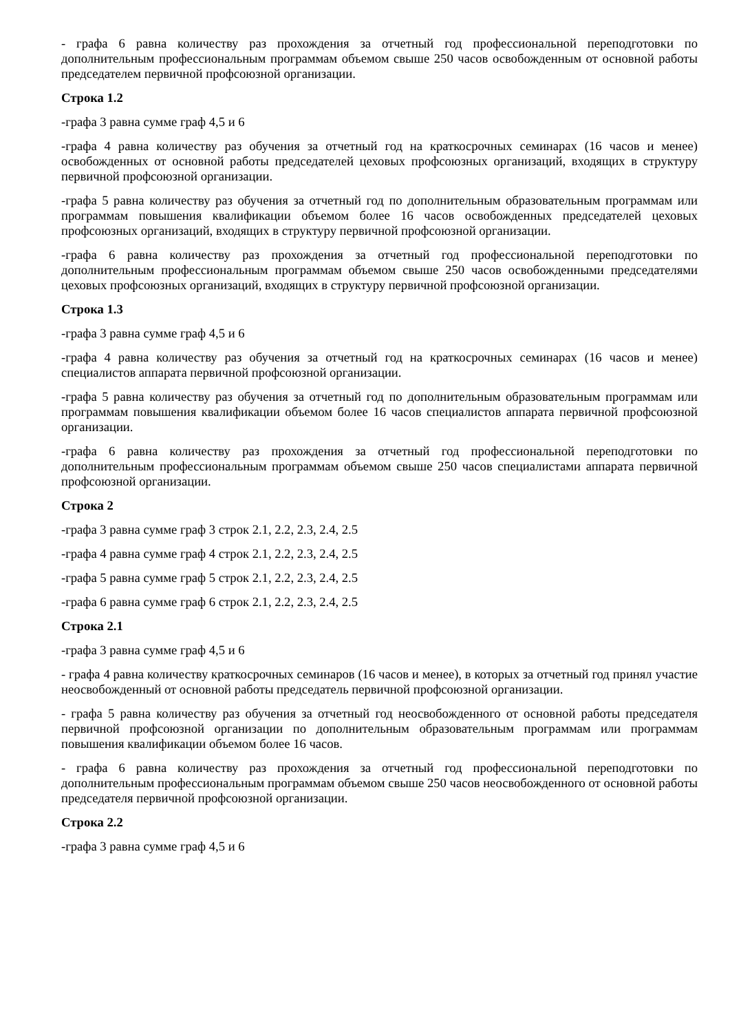- графа 6 равна количеству раз прохождения за отчетный год профессиональной переподготовки по дополнительным профессиональным программам объемом свыше 250 часов освобожденным от основной работы председателем первичной профсоюзной организации.
Строка 1.2
-графа 3 равна сумме граф 4,5 и 6
-графа 4 равна количеству раз обучения за отчетный год на краткосрочных семинарах (16 часов и менее) освобожденных от основной работы председателей цеховых профсоюзных организаций, входящих в структуру первичной профсоюзной организации.
-графа 5 равна количеству раз обучения за отчетный год по дополнительным образовательным программам или программам повышения квалификации объемом более 16 часов освобожденных председателей цеховых профсоюзных организаций, входящих в структуру первичной профсоюзной организации.
-графа 6 равна количеству раз прохождения за отчетный год профессиональной переподготовки по дополнительным профессиональным программам объемом свыше 250 часов освобожденными председателями цеховых профсоюзных организаций, входящих в структуру первичной профсоюзной организации.
Строка 1.3
-графа 3 равна сумме граф 4,5 и 6
-графа 4 равна количеству раз обучения за отчетный год на краткосрочных семинарах (16 часов и менее) специалистов аппарата первичной профсоюзной организации.
-графа 5 равна количеству раз обучения за отчетный год по дополнительным образовательным программам или программам повышения квалификации объемом более 16 часов специалистов аппарата первичной профсоюзной организации.
-графа 6 равна количеству раз прохождения за отчетный год профессиональной переподготовки по дополнительным профессиональным программам объемом свыше 250 часов специалистами аппарата первичной профсоюзной организации.
Строка 2
-графа 3 равна сумме граф 3 строк 2.1, 2.2, 2.3, 2.4, 2.5
-графа 4 равна сумме граф 4 строк 2.1, 2.2, 2.3, 2.4, 2.5
-графа 5 равна сумме граф 5 строк 2.1, 2.2, 2.3, 2.4, 2.5
-графа 6 равна сумме граф 6 строк 2.1, 2.2, 2.3, 2.4, 2.5
Строка 2.1
-графа 3 равна сумме граф 4,5 и 6
- графа 4 равна количеству краткосрочных семинаров (16 часов и менее), в которых за отчетный год принял участие неосвобожденный от основной работы председатель первичной профсоюзной организации.
- графа 5 равна количеству раз обучения за отчетный год неосвобожденного от основной работы председателя первичной профсоюзной организации по дополнительным образовательным программам или программам повышения квалификации объемом более 16 часов.
- графа 6 равна количеству раз прохождения за отчетный год профессиональной переподготовки по дополнительным профессиональным программам объемом свыше 250 часов неосвобожденного от основной работы председателя первичной профсоюзной организации.
Строка 2.2
-графа 3 равна сумме граф 4,5 и 6